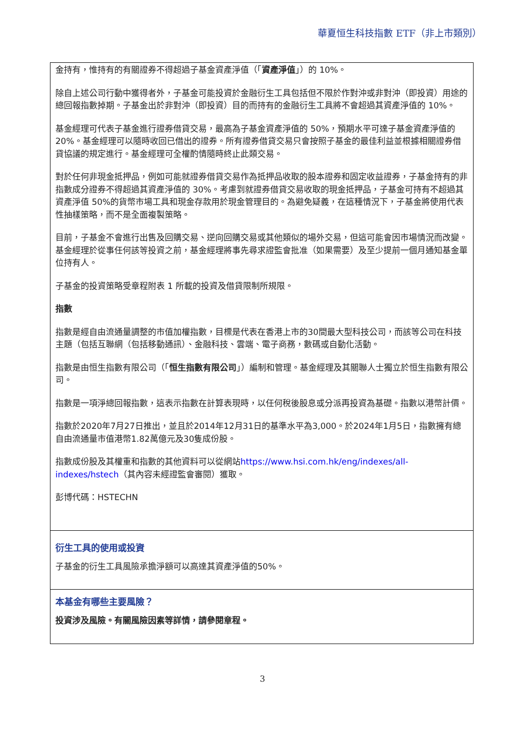華夏恒生科技指數 ETF（非上市類別）
金持有，惟持有的有關證券不得超過子基金資產淨值（「資產淨值」）的 10%。
除自上述公司行動中獲得者外，子基金可能投資於金融衍生工具包括但不限於作對沖或非對沖（即投資）用途的總回報指數掉期。子基金出於非對沖（即投資）目的而持有的金融衍生工具將不會超過其資產淨值的 10%。
基金經理可代表子基金進行證券借貸交易，最高為子基金資產淨值的 50%，預期水平可達子基金資產淨值的 20%。基金經理可以隨時收回已借出的證券。所有證券借貸交易只會按照子基金的最佳利益並根據相關證券借貸協議的規定進行。基金經理可全權酌情隨時終止此類交易。
對於任何非現金抵押品，例如可能就證券借貸交易作為抵押品收取的股本證券和固定收益證券，子基金持有的非指數成分證券不得超過其資產淨值的 30%。考慮到就證券借貸交易收取的現金抵押品，子基金可持有不超過其資產淨值 50%的貨幣市場工具和現金存款用於現金管理目的。為避免疑義，在這種情況下，子基金將使用代表性抽樣策略，而不是全面複製策略。
目前，子基金不會進行出售及回購交易、逆向回購交易或其他類似的場外交易，但這可能會因市場情況而改變。基金經理於從事任何該等投資之前，基金經理將事先尋求證監會批准（如果需要）及至少提前一個月通知基金單位持有人。
子基金的投資策略受章程附表 1 所載的投資及借貸限制所規限。
指數
指數是經自由流通量調整的市值加權指數，目標是代表在香港上市的30間最大型科技公司，而該等公司在科技主題（包括互聯網（包括移動通訊）、金融科技、雲端、電子商務，數碼或自動化活動。
指數是由恒生指數有限公司（「恒生指數有限公司」）編制和管理。基金經理及其關聯人士獨立於恒生指數有限公司。
指數是一項淨總回報指數，這表示指數在計算表現時，以任何稅後股息或分派再投資為基礎。指數以港幣計價。
指數於2020年7月27日推出，並且於2014年12月31日的基準水平為3,000。於2024年1月5日，指數擁有總自由流通量市值港幣1.82萬億元及30隻成份股。
指數成份股及其權重和指數的其他資料可以從網站https://www.hsi.com.hk/eng/indexes/all-indexes/hstech（其內容未經證監會審閱）獲取。
彭博代碼：HSTECHN
衍生工具的使用或投資
子基金的衍生工具風險承擔淨額可以高達其資產淨值的50%。
本基金有哪些主要風險？
投資涉及風險。有關風險因素等詳情，請參閱章程。
3